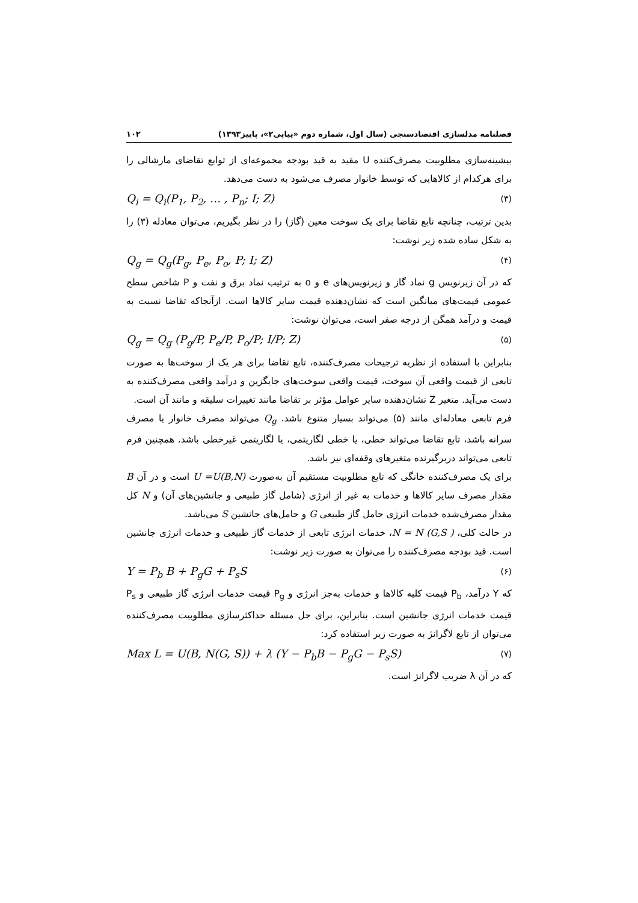فصلنامه مدلسازی اقتصادسنجی (سال اول، شماره دوم «پیاپی۲»، پاییز۱۳۹۳) ۱۰۲
بیشینه‌سازی مطلوبیت مصرف‌کننده U مقید به قید بودجه مجموعه‌ای از توابع تقاضای مارشالی را برای هرکدام از کالاهایی که توسط خانوار مصرف می‌شود به دست می‌دهد.
Q<sub>i</sub> = Q<sub>i</sub>(P<sub>1</sub>, P<sub>2</sub>, … , P<sub>n</sub>; I; Z) (۳)
بدین ترتیب، چنانچه تابع تقاضا برای یک سوخت معین (گاز) را در نظر بگیریم، می‌توان معادله (۳) را به شکل ساده شده زیر نوشت:
Q<sub>g</sub> = Q<sub>g</sub>(P<sub>g</sub>, P<sub>e</sub>, P<sub>o</sub>, P; I; Z) (۴)
که در آن زیرنویس g نماد گاز و زیرنویس‌های e و o به ترتیب نماد برق و نفت و P شاخص سطح عمومی قیمت‌های میانگین است که نشان‌دهنده قیمت سایر کالاها است. ازآنجاکه تقاضا نسبت به قیمت و درآمد همگن از درجه صفر است، می‌توان نوشت:
Q<sub>g</sub> = Q<sub>g</sub> (P<sub>g</sub>/P, P<sub>e</sub>/P, P<sub>o</sub>/P; I/P; Z) (۵)
بنابراین با استفاده از نظریه ترجیحات مصرف‌کننده، تابع تقاضا برای هر یک از سوخت‌ها به صورت تابعی از قیمت واقعی آن سوخت، قیمت واقعی سوخت‌های جایگزین و درآمد واقعی مصرف‌کننده به دست می‌آید. متغیر Z نشان‌دهنده سایر عوامل مؤثر بر تقاضا مانند تغییرات سلیقه و مانند آن است.
فرم تابعی معادله‌ای مانند (۵) می‌تواند بسیار متنوع باشد. Q<sub>g</sub> می‌تواند مصرف خانوار یا مصرف سرانه باشد، تابع تقاضا می‌تواند خطی، یا خطی لگاریتمی، یا لگاریتمی غیرخطی باشد. همچنین فرم تابعی می‌تواند دربرگیرنده متغیرهای وقفه‌ای نیز باشد.
برای یک مصرف‌کننده خانگی که تابع مطلوبیت مستقیم آن به‌صورت U =U(B,N) است و در آن B مقدار مصرف سایر کالاها و خدمات به غیر از انرژی (شامل گاز طبیعی و جانشین‌های آن) و N کل مقدار مصرف‌شده خدمات انرژی حامل گاز طبیعی G و حامل‌های جانشین S می‌باشد.
در حالت کلی، N = N (G,S )، خدمات انرژی تابعی از خدمات گاز طبیعی و خدمات انرژی جانشین است. قید بودجه مصرف‌کننده را می‌توان به صورت زیر نوشت:
Y = P<sub>b</sub> B + P<sub>g</sub>G + P<sub>s</sub>S (۶)
که Y درآمد، P<sub>b</sub> قیمت کلیه کالاها و خدمات به‌جز انرژی و P<sub>g</sub> قیمت خدمات انرژی گاز طبیعی و P<sub>s</sub> قیمت خدمات انرژی جانشین است. بنابراین، برای حل مسئله حداکثرسازی مطلوبیت مصرف‌کننده می‌توان از تابع لاگرانژ به صورت زیر استفاده کرد:
Max L = U(B, N(G, S)) + λ (Y − P<sub>b</sub>B − P<sub>g</sub>G − P<sub>s</sub>S) (۷)
که در آن λ ضریب لاگرانژ است.